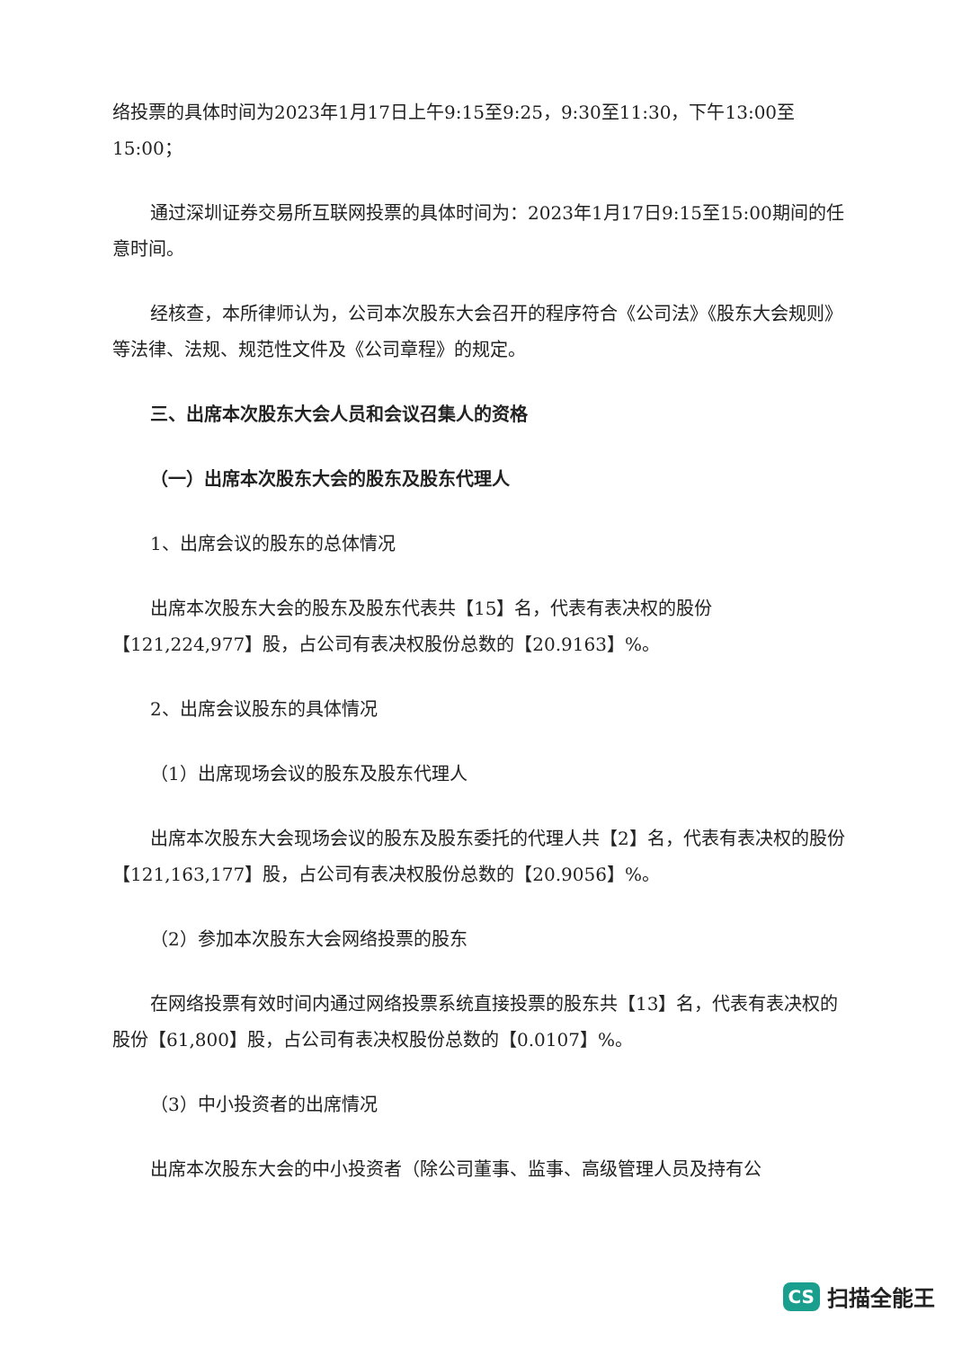络投票的具体时间为2023年1月17日上午9:15至9:25，9:30至11:30，下午13:00至15:00；
通过深圳证券交易所互联网投票的具体时间为：2023年1月17日9:15至15:00期间的任意时间。
经核查，本所律师认为，公司本次股东大会召开的程序符合《公司法》《股东大会规则》等法律、法规、规范性文件及《公司章程》的规定。
三、出席本次股东大会人员和会议召集人的资格
（一）出席本次股东大会的股东及股东代理人
1、出席会议的股东的总体情况
出席本次股东大会的股东及股东代表共【15】名，代表有表决权的股份【121,224,977】股，占公司有表决权股份总数的【20.9163】%。
2、出席会议股东的具体情况
（1）出席现场会议的股东及股东代理人
出席本次股东大会现场会议的股东及股东委托的代理人共【2】名，代表有表决权的股份【121,163,177】股，占公司有表决权股份总数的【20.9056】%。
（2）参加本次股东大会网络投票的股东
在网络投票有效时间内通过网络投票系统直接投票的股东共【13】名，代表有表决权的股份【61,800】股，占公司有表决权股份总数的【0.0107】%。
（3）中小投资者的出席情况
出席本次股东大会的中小投资者（除公司董事、监事、高级管理人员及持有公
CS 扫描全能王